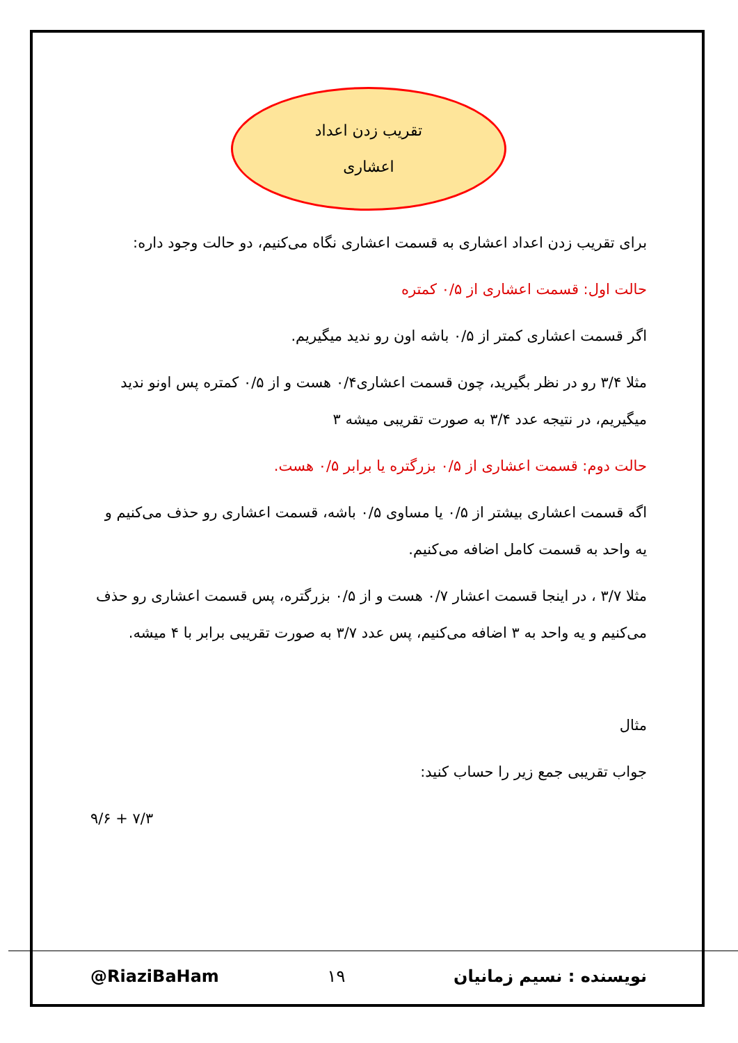تقریب زدن اعداد
اعشاری
برای تقریب زدن اعداد اعشاری به قسمت اعشاری نگاه می‌کنیم، دو حالت وجود داره:
حالت اول: قسمت اعشاری از ۰/۵ کمتره
اگر قسمت اعشاری کمتر از ۰/۵ باشه اون رو نديد میگیریم.
مثلا ۳/۴ رو در نظر بگیرید، چون قسمت اعشاری۰/۴ هست و از ۰/۵ کمتره پس اونو نديد میگیریم، در نتیجه عدد ۳/۴ به صورت تقریبی میشه ۳
حالت دوم: قسمت اعشاری از ۰/۵ بزرگتره یا برابر ۰/۵ هست.
اگه قسمت اعشاری بیشتر از ۰/۵ یا مساوی ۰/۵ باشه، قسمت اعشاری رو حذف می‌کنیم و یه واحد به قسمت کامل اضافه می‌کنیم.
مثلا ۳/۷ ، در اینجا قسمت اعشار ۰/۷ هست و از ۰/۵ بزرگتره، پس قسمت اعشاری رو حذف می‌کنیم و یه واحد به ۳ اضافه می‌کنیم، پس عدد ۳/۷ به صورت تقریبی برابر با ۴ میشه.
مثال
جواب تقریبی جمع زیر را حساب کنید:
۹/۶ + ۷/۳
نویسنده : نسیم زمانیان ۱۹ @RiaziBaHam